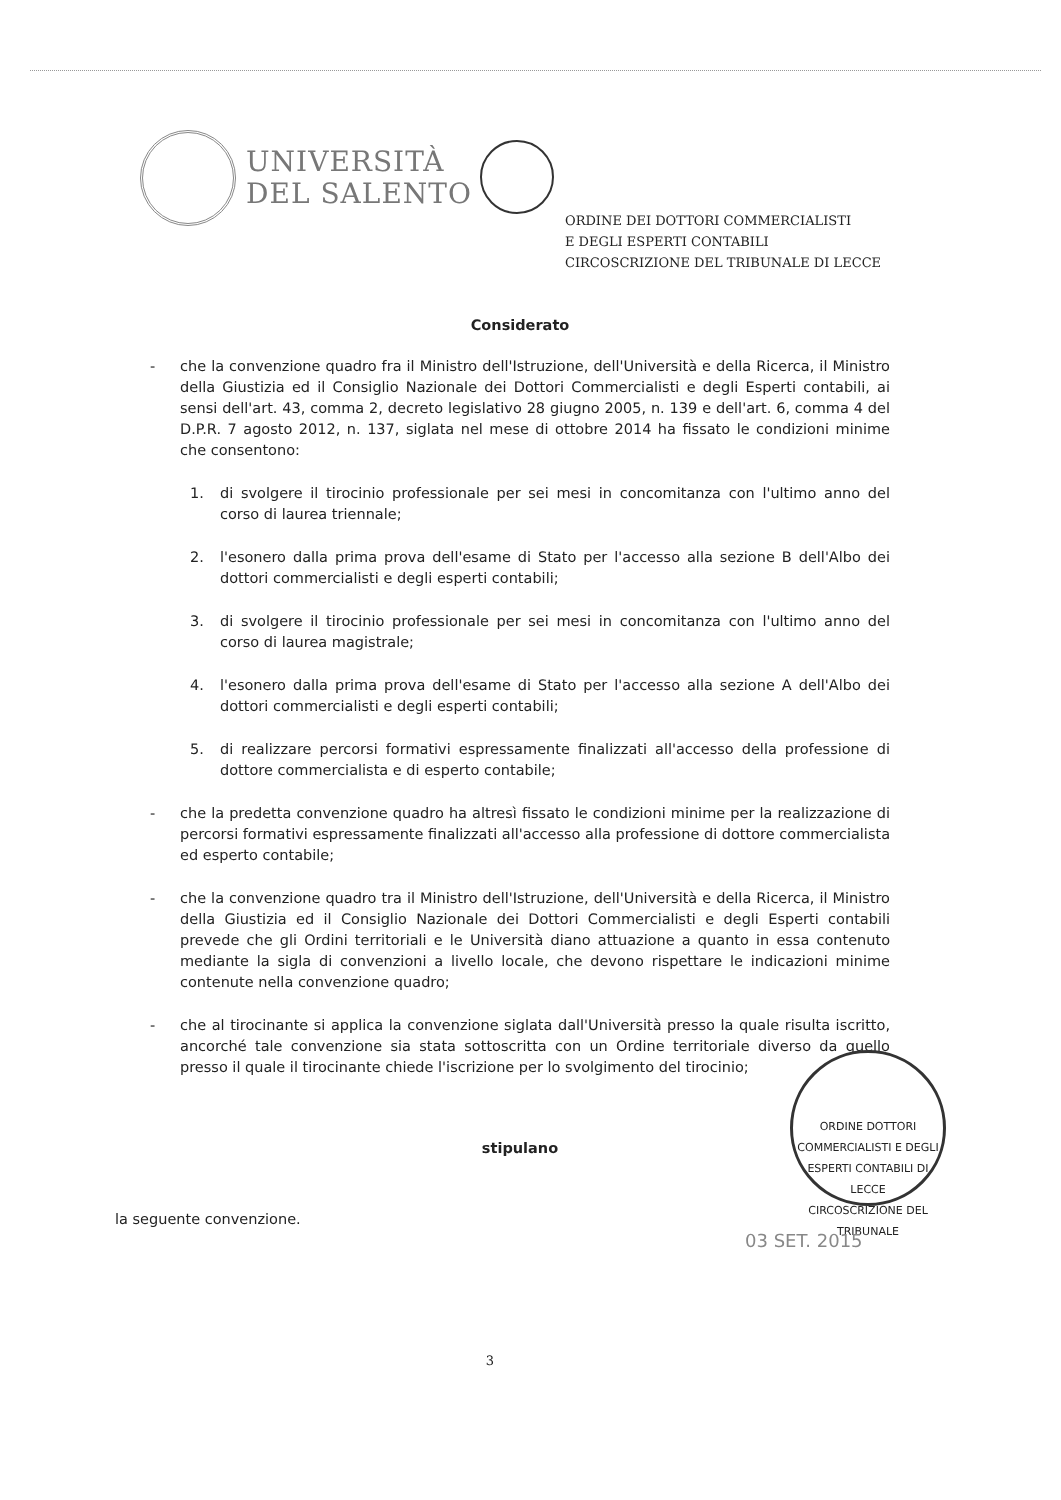UNIVERSITÀ
DEL SALENTO
ORDINE DEI DOTTORI COMMERCIALISTI
E DEGLI ESPERTI CONTABILI
CIRCOSCRIZIONE DEL TRIBUNALE DI LECCE
Considerato
- che la convenzione quadro fra il Ministro dell'Istruzione, dell'Università e della Ricerca, il Ministro della Giustizia ed il Consiglio Nazionale dei Dottori Commercialisti e degli Esperti contabili, ai sensi dell'art. 43, comma 2, decreto legislativo 28 giugno 2005, n. 139 e dell'art. 6, comma 4 del D.P.R. 7 agosto 2012, n. 137, siglata nel mese di ottobre 2014 ha fissato le condizioni minime che consentono:
1. di svolgere il tirocinio professionale per sei mesi in concomitanza con l'ultimo anno del corso di laurea triennale;
2. l'esonero dalla prima prova dell'esame di Stato per l'accesso alla sezione B dell'Albo dei dottori commercialisti e degli esperti contabili;
3. di svolgere il tirocinio professionale per sei mesi in concomitanza con l'ultimo anno del corso di laurea magistrale;
4. l'esonero dalla prima prova dell'esame di Stato per l'accesso alla sezione A dell'Albo dei dottori commercialisti e degli esperti contabili;
5. di realizzare percorsi formativi espressamente finalizzati all'accesso della professione di dottore commercialista e di esperto contabile;
- che la predetta convenzione quadro ha altresì fissato le condizioni minime per la realizzazione di percorsi formativi espressamente finalizzati all'accesso alla professione di dottore commercialista ed esperto contabile;
- che la convenzione quadro tra il Ministro dell'Istruzione, dell'Università e della Ricerca, il Ministro della Giustizia ed il Consiglio Nazionale dei Dottori Commercialisti e degli Esperti contabili prevede che gli Ordini territoriali e le Università diano attuazione a quanto in essa contenuto mediante la sigla di convenzioni a livello locale, che devono rispettare le indicazioni minime contenute nella convenzione quadro;
- che al tirocinante si applica la convenzione siglata dall'Università presso la quale risulta iscritto, ancorché tale convenzione sia stata sottoscritta con un Ordine territoriale diverso da quello presso il quale il tirocinante chiede l'iscrizione per lo svolgimento del tirocinio;
stipulano
la seguente convenzione.
ORDINE DOTTORI COMMERCIALISTI E DEGLI ESPERTI CONTABILI DI LECCE
CIRCOSCRIZIONE DEL TRIBUNALE
03 SET. 2015
3